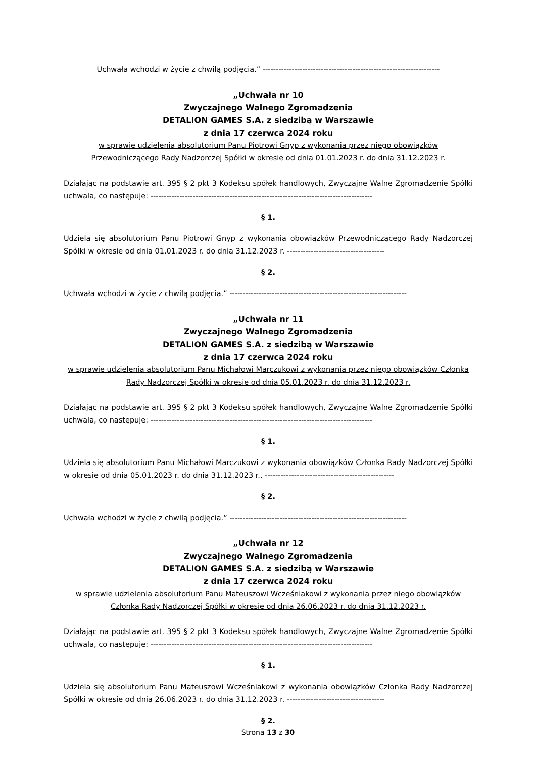Uchwała wchodzi w życie z chwilą podjęcia.” -------------------------------------------------------------------
„Uchwała nr 10
Zwyczajnego Walnego Zgromadzenia
DETALION GAMES S.A. z siedzibą w Warszawie
z dnia 17 czerwca 2024 roku
w sprawie udzielenia absolutorium Panu Piotrowi Gnyp z wykonania przez niego obowiązków Przewodniczącego Rady Nadzorczej Spółki w okresie od dnia 01.01.2023 r. do dnia 31.12.2023 r.
Działając na podstawie art. 395 § 2 pkt 3 Kodeksu spółek handlowych, Zwyczajne Walne Zgromadzenie Spółki uchwala, co następuje: ------------------------------------------------------------------------------------
§ 1.
Udziela się absolutorium Panu Piotrowi Gnyp z wykonania obowiązków Przewodniczącego Rady Nadzorczej Spółki w okresie od dnia 01.01.2023 r. do dnia 31.12.2023 r. -------------------------------------
§ 2.
Uchwała wchodzi w życie z chwilą podjęcia.” -------------------------------------------------------------------
„Uchwała nr 11
Zwyczajnego Walnego Zgromadzenia
DETALION GAMES S.A. z siedzibą w Warszawie
z dnia 17 czerwca 2024 roku
w sprawie udzielenia absolutorium Panu Michałowi Marczukowi z wykonania przez niego obowiązków Członka Rady Nadzorczej Spółki w okresie od dnia 05.01.2023 r. do dnia 31.12.2023 r.
Działając na podstawie art. 395 § 2 pkt 3 Kodeksu spółek handlowych, Zwyczajne Walne Zgromadzenie Spółki uchwala, co następuje: ------------------------------------------------------------------------------------
§ 1.
Udziela się absolutorium Panu Michałowi Marczukowi z wykonania obowiązków Członka Rady Nadzorczej Spółki w okresie od dnia 05.01.2023 r. do dnia 31.12.2023 r.. -------------------------------------------------
§ 2.
Uchwała wchodzi w życie z chwilą podjęcia.” -------------------------------------------------------------------
„Uchwała nr 12
Zwyczajnego Walnego Zgromadzenia
DETALION GAMES S.A. z siedzibą w Warszawie
z dnia 17 czerwca 2024 roku
w sprawie udzielenia absolutorium Panu Mateuszowi Wcześniakowi z wykonania przez niego obowiązków Członka Rady Nadzorczej Spółki w okresie od dnia 26.06.2023 r. do dnia 31.12.2023 r.
Działając na podstawie art. 395 § 2 pkt 3 Kodeksu spółek handlowych, Zwyczajne Walne Zgromadzenie Spółki uchwala, co następuje: ------------------------------------------------------------------------------------
§ 1.
Udziela się absolutorium Panu Mateuszowi Wcześniakowi z wykonania obowiązków Członka Rady Nadzorczej Spółki w okresie od dnia 26.06.2023 r. do dnia 31.12.2023 r. -------------------------------------
§ 2.
Strona 13 z 30